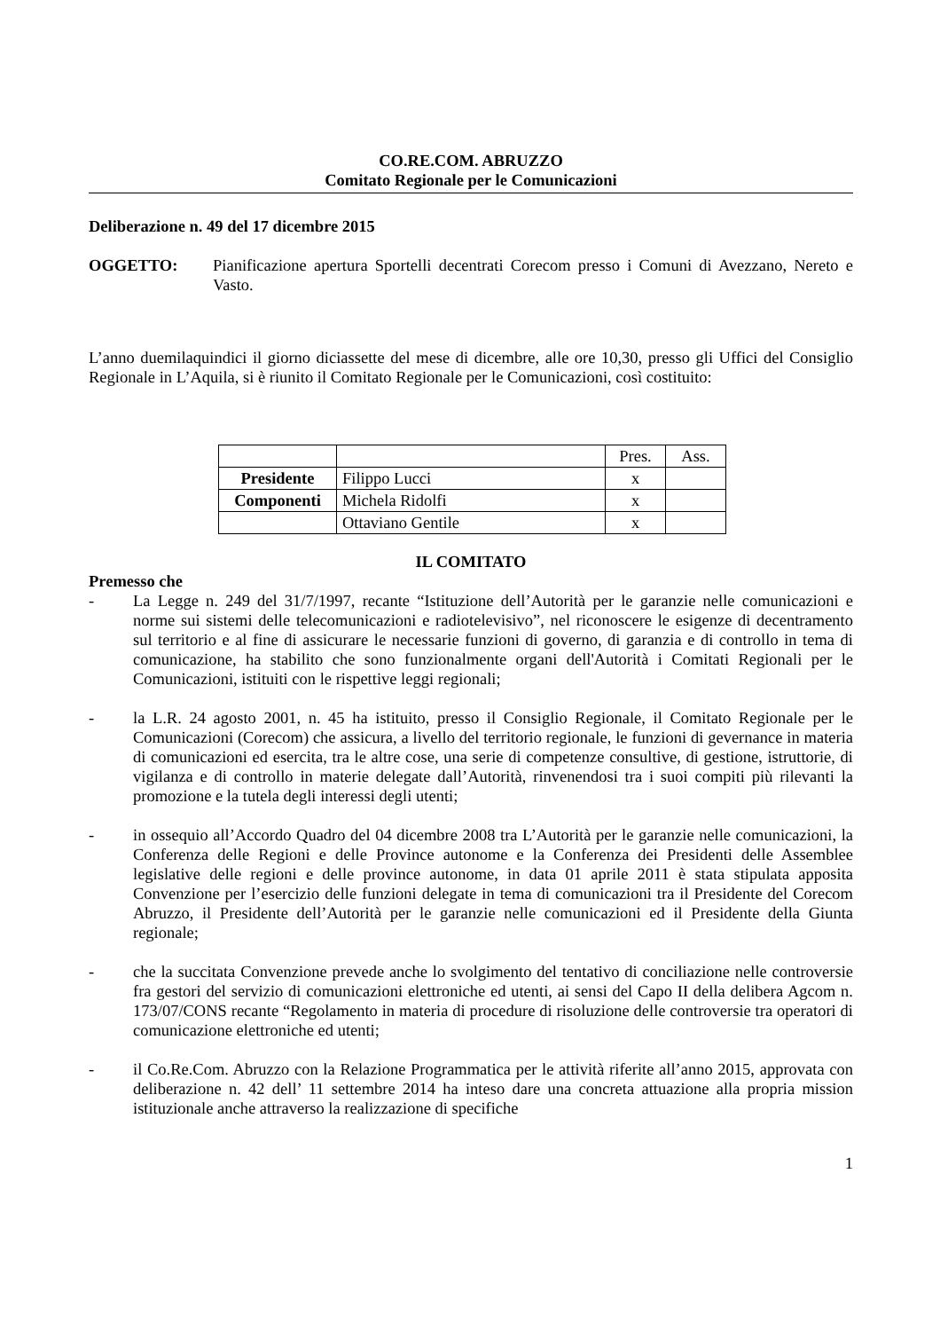CO.RE.COM. ABRUZZO
Comitato Regionale per le Comunicazioni
Deliberazione n. 49 del 17 dicembre 2015
OGGETTO: Pianificazione apertura Sportelli decentrati Corecom presso i Comuni di Avezzano, Nereto e Vasto.
L’anno duemilaquindici il giorno diciassette del mese di dicembre, alle ore 10,30, presso gli Uffici del Consiglio Regionale in L’Aquila, si è riunito il Comitato Regionale per le Comunicazioni, così costituito:
| | | Pres. | Ass. |
| Presidente | Filippo Lucci | x | |
| Componenti | Michela Ridolfi | x | |
| | Ottaviano Gentile | x | |
IL COMITATO
Premesso che
- La Legge n. 249 del 31/7/1997, recante “Istituzione dell’Autorità per le garanzie nelle comunicazioni e norme sui sistemi delle telecomunicazioni e radiotelevisivo”, nel riconoscere le esigenze di decentramento sul territorio e al fine di assicurare le necessarie funzioni di governo, di garanzia e di controllo in tema di comunicazione, ha stabilito che sono funzionalmente organi dell'Autorità i Comitati Regionali per le Comunicazioni, istituiti con le rispettive leggi regionali;
- la L.R. 24 agosto 2001, n. 45 ha istituito, presso il Consiglio Regionale, il Comitato Regionale per le Comunicazioni (Corecom) che assicura, a livello del territorio regionale, le funzioni di gevernance in materia di comunicazioni ed esercita, tra le altre cose, una serie di competenze consultive, di gestione, istruttorie, di vigilanza e di controllo in materie delegate dall’Autorità, rinvenendosi tra i suoi compiti più rilevanti la promozione e la tutela degli interessi degli utenti;
- in ossequio all’Accordo Quadro del 04 dicembre 2008 tra L’Autorità per le garanzie nelle comunicazioni, la Conferenza delle Regioni e delle Province autonome e la Conferenza dei Presidenti delle Assemblee legislative delle regioni e delle province autonome, in data 01 aprile 2011 è stata stipulata apposita Convenzione per l’esercizio delle funzioni delegate in tema di comunicazioni tra il Presidente del Corecom Abruzzo, il Presidente dell’Autorità per le garanzie nelle comunicazioni ed il Presidente della Giunta regionale;
- che la succitata Convenzione prevede anche lo svolgimento del tentativo di conciliazione nelle controversie fra gestori del servizio di comunicazioni elettroniche ed utenti, ai sensi del Capo II della delibera Agcom n. 173/07/CONS recante “Regolamento in materia di procedure di risoluzione delle controversie tra operatori di comunicazione elettroniche ed utenti;
- il Co.Re.Com. Abruzzo con la Relazione Programmatica per le attività riferite all’anno 2015, approvata con deliberazione n. 42 dell’ 11 settembre 2014 ha inteso dare una concreta attuazione alla propria mission istituzionale anche attraverso la realizzazione di specifiche
1